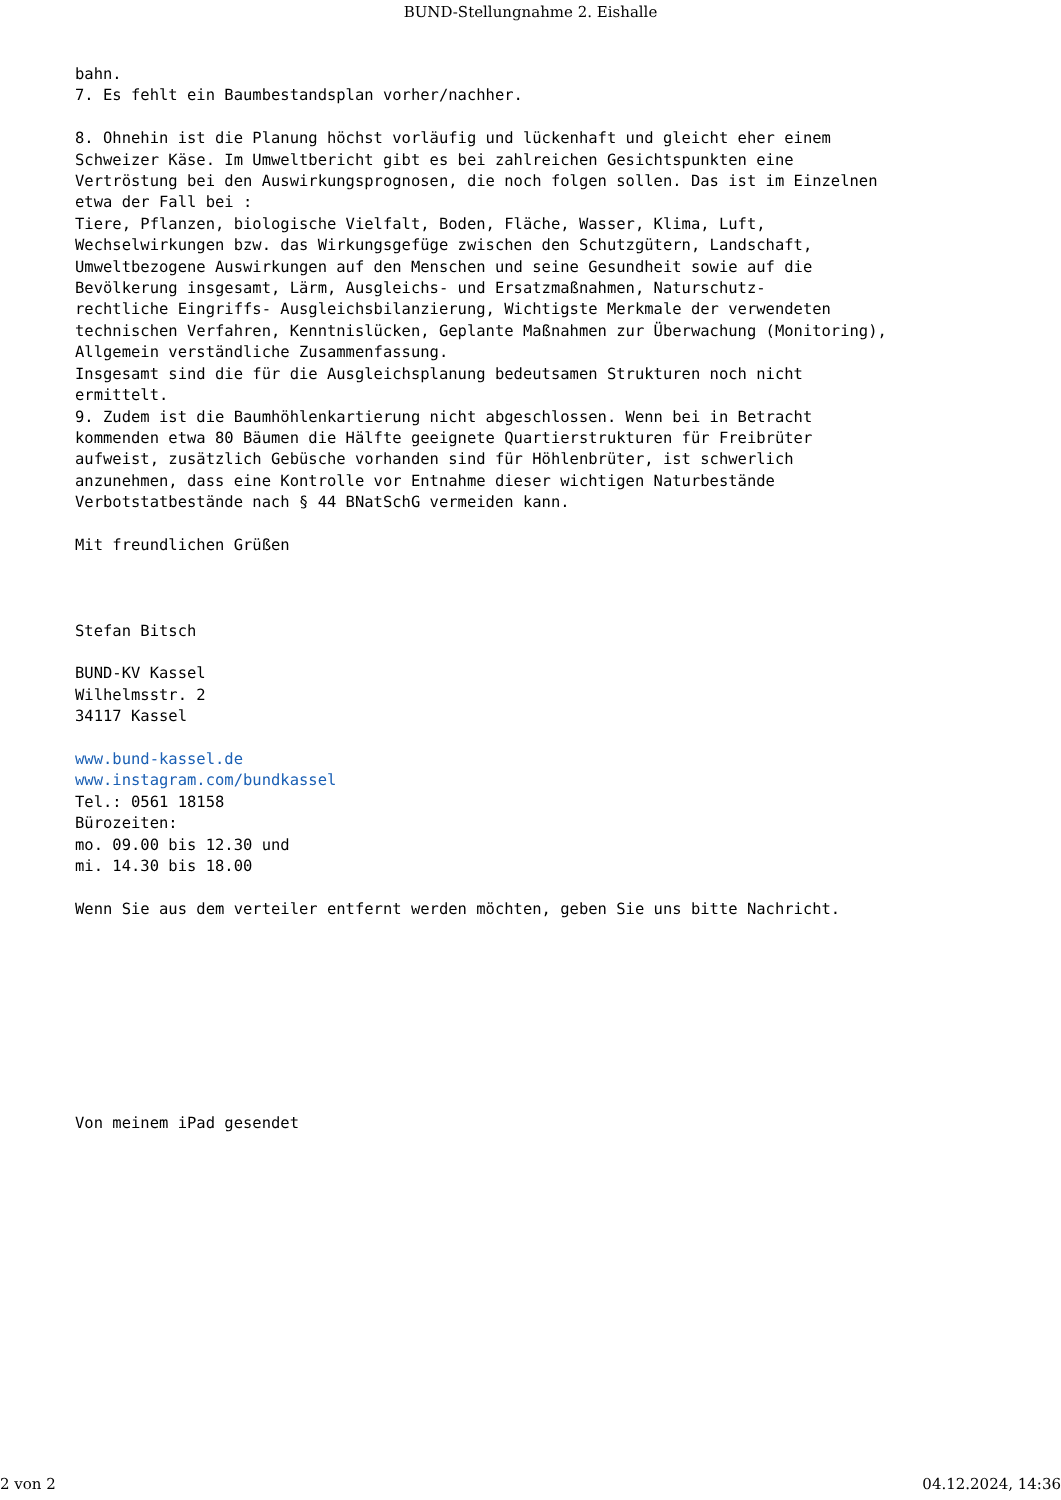BUND-Stellungnahme 2. Eishalle
bahn. 7. Es fehlt ein Baumbestandsplan vorher/nachher. 8. Ohnehin ist die Planung höchst vorläufig und lückenhaft und gleicht eher einem Schweizer Käse. Im Umweltbericht gibt es bei zahlreichen Gesichtspunkten eine Vertröstung bei den Auswirkungsprognosen, die noch folgen sollen. Das ist im Einzelnen etwa der Fall bei : Tiere, Pflanzen, biologische Vielfalt, Boden, Fläche, Wasser, Klima, Luft, Wechselwirkungen bzw. das Wirkungsgefüge zwischen den Schutzgütern, Landschaft, Umweltbezogene Auswirkungen auf den Menschen und seine Gesundheit sowie auf die Bevölkerung insgesamt, Lärm, Ausgleichs- und Ersatzmaßnahmen, Naturschutz- rechtliche Eingriffs- Ausgleichsbilanzierung, Wichtigste Merkmale der verwendeten technischen Verfahren, Kenntnislücken, Geplante Maßnahmen zur Überwachung (Monitoring), Allgemein verständliche Zusammenfassung. Insgesamt sind die für die Ausgleichsplanung bedeutsamen Strukturen noch nicht ermittelt. 9. Zudem ist die Baumhöhlenkartierung nicht abgeschlossen. Wenn bei in Betracht kommenden etwa 80 Bäumen die Hälfte geeignete Quartierstrukturen für Freibrüter aufweist, zusätzlich Gebüsche vorhanden sind für Höhlenbrüter, ist schwerlich anzunehmen, dass eine Kontrolle vor Entnahme dieser wichtigen Naturbestände Verbotstatbestände nach § 44 BNatSchG vermeiden kann. Mit freundlichen Grüßen Stefan Bitsch BUND-KV Kassel Wilhelmsstr. 2 34117 Kassel www.bund-kassel.de www.instagram.com/bundkassel Tel.: 0561 18158 Bürozeiten: mo. 09.00 bis 12.30 und mi. 14.30 bis 18.00 Wenn Sie aus dem verteiler entfernt werden möchten, geben Sie uns bitte Nachricht. Von meinem iPad gesendet
2 von 2 04.12.2024, 14:36